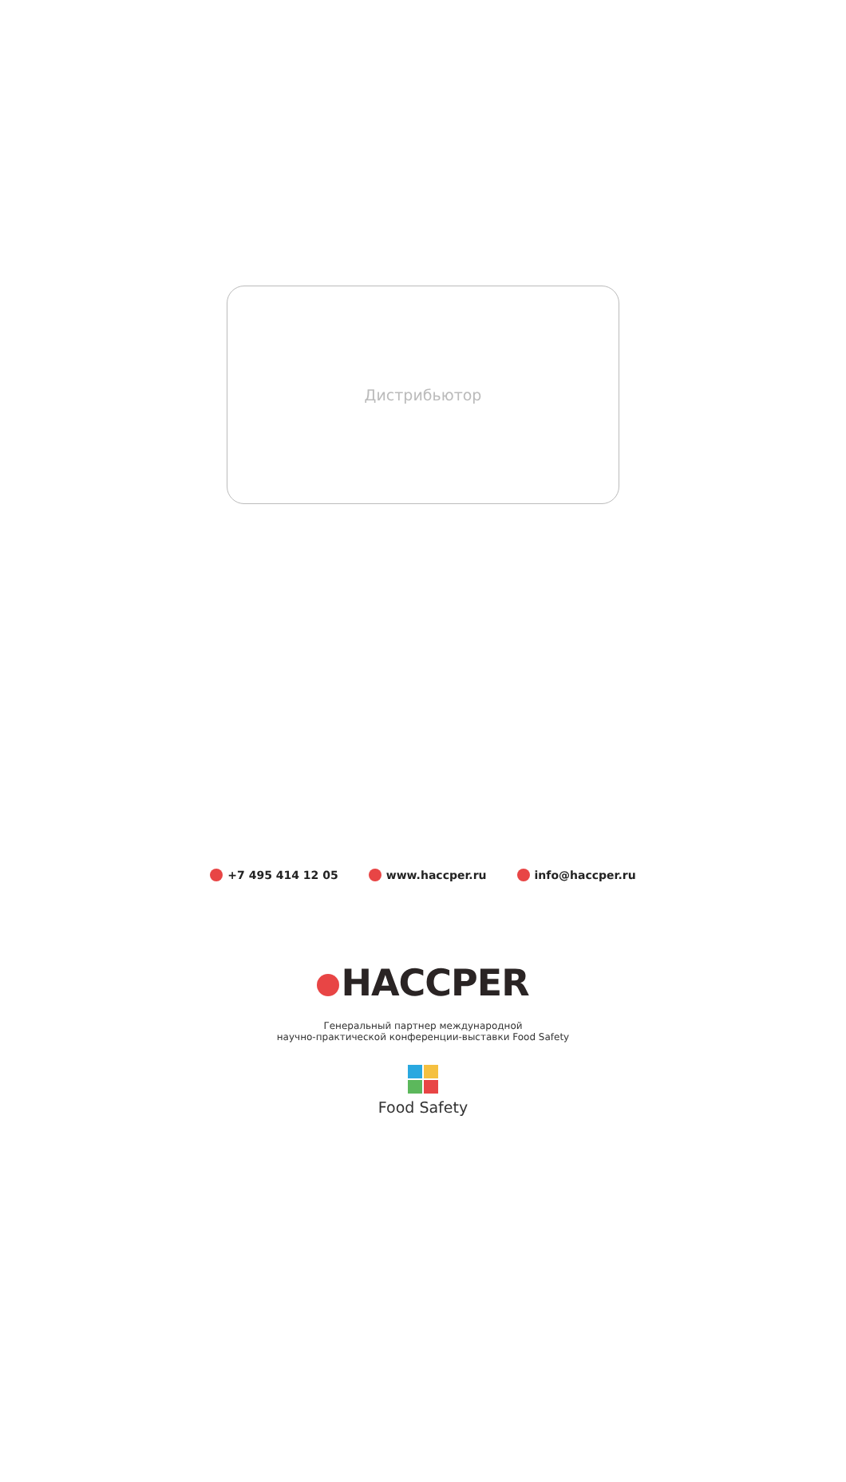Дистрибьютор
+7 495 414 12 05 www.haccper.ru info@haccper.ru
HACCPER
Генеральный партнер международной
научно-практической конференции-выставки Food Safety
Food Safety